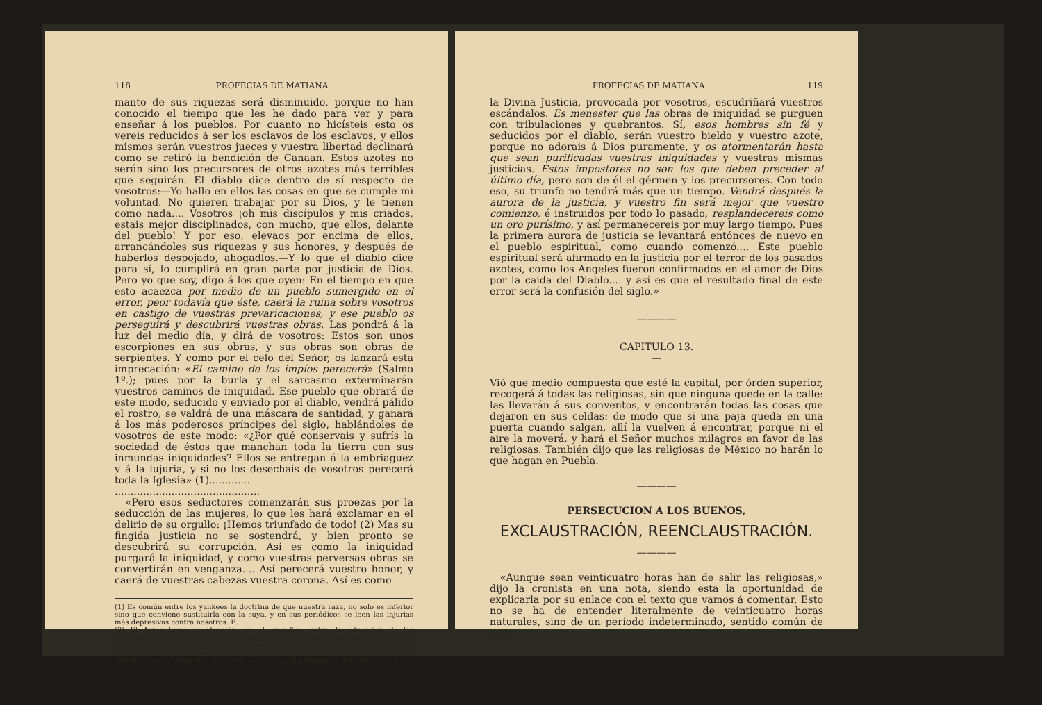118 PROFECIAS DE MATIANA
manto de sus riquezas será disminuido, porque no han conocido el tiempo que les he dado para ver y para enseñar á los pueblos. Por cuanto no hicísteis esto os vereis reducidos á ser los esclavos de los esclavos, y ellos mismos serán vuestros jueces y vuestra libertad declinará como se retiró la bendición de Canaan. Estos azotes no serán sino los precursores de otros azotes más terríbles que seguirán. El diablo dice dentro de sí respecto de vosotros:—Yo hallo en ellos las cosas en que se cumple mi voluntad. No quieren trabajar por su Dios, y le tienen como nada.... Vosotros ¡oh mis discípulos y mis criados, estais mejor disciplinados, con mucho, que ellos, delante del pueblo! Y por eso, elevaos por encima de ellos, arrancándoles sus riquezas y sus honores, y después de haberlos despojado, ahogadlos.—Y lo que el diablo dice para sí, lo cumplirá en gran parte por justicia de Dios. Pero yo que soy, digo á los que oyen: En el tiempo en que esto acaezca por medio de un pueblo sumergido en el error, peor todavía que éste, caerá la ruina sobre vosotros en castigo de vuestras prevaricaciones, y ese pueblo os perseguirá y descubrirá vuestras obras. Las pondrá á la luz del medio día, y dirá de vosotros: Estos son unos escorpiones en sus obras, y sus obras son obras de serpientes. Y como por el celo del Señor, os lanzará esta imprecación: «El camino de los impíos perecerá» (Salmo 1º.); pues por la burla y el sarcasmo exterminarán vuestros caminos de iniquidad. Ese pueblo que obrará de este modo, seducido y enviado por el diablo, vendrá pálido el rostro, se valdrá de una máscara de santidad, y ganará á los más poderosos príncipes del siglo, hablándoles de vosotros de este modo: «¿Por qué conservais y sufrís la sociedad de éstos que manchan toda la tierra con sus inmundas iniquidades? Ellos se entregan á la embriaguez y á la lujuria, y si no los desechais de vosotros perecerá toda la Iglesia» (1).............
..............................................
«Pero esos seductores comenzarán sus proezas por la seducción de las mujeres, lo que les hará exclamar en el delirio de su orgullo: ¡Hemos triunfado de todo! (2) Mas su fingida justicia no se sostendrá, y bien pronto se descubrirá su corrupción. Así es como la iniquidad purgará la iniquidad, y como vuestras perversas obras se convertirán en venganza.... Así perecerá vuestro honor, y caerá de vuestras cabezas vuestra corona. Así es como
(1) Es común entre los yankees la doctrina de que nuestra raza, no solo es inferior sino que conviene sustituirla con la suya, y en sus periódicos se leen las injurias más depresivas contra nosotros. E.
(2) El Autor llama la atención, en el apéndice, sobre la educación de las norteamericanas y sobre que las pretensiones que en ellas se intenta despertar, son muy peligrosas y cunden en todo el mundo, haciendo observar que ya en Francia se ha solicitado, hasta la identidad de trajes en uno y otro sexo: esa tendencia tan notable á la confusión más espantosa caracteriza la proximidad del Anticristo. E.
PROFECIAS DE MATIANA 119
la Divina Justicia, provocada por vosotros, escudriñará vuestros escándalos. Es menester que las obras de iniquidad se purguen con tribulaciones y quebrantos. Sí, esos hombres sin fé y seducidos por el diablo, serán vuestro bieldo y vuestro azote, porque no adorais á Dios puramente, y os atormentarán hasta que sean purificadas vuestras iniquidades y vuestras mismas justicias. Estos impostores no son los que deben preceder al último día, pero son de él el gérmen y los precursores. Con todo eso, su triunfo no tendrá más que un tiempo. Vendrá después la aurora de la justicia, y vuestro fin será mejor que vuestro comienzo, é instruidos por todo lo pasado, resplandecereis como un oro purísimo, y así permanecereis por muy largo tiempo. Pues la primera aurora de justicia se levantará entónces de nuevo en el pueblo espiritual, como cuando comenzó.... Este pueblo espiritual será afirmado en la justicia por el terror de los pasados azotes, como los Angeles fueron confirmados en el amor de Dios por la caida del Diablo.... y así es que el resultado final de este error será la confusión del siglo.»
————
CAPITULO 13.
—
Vió que medio compuesta que esté la capital, por órden superior, recogerá á todas las religiosas, sin que ninguna quede en la calle: las llevarán á sus conventos, y encontrarán todas las cosas que dejaron en sus celdas: de modo que si una paja queda en una puerta cuando salgan, allí la vuelven á encontrar, porque ni el aire la moverá, y hará el Señor muchos milagros en favor de las religiosas. También dijo que las religiosas de México no harán lo que hagan en Puebla.
————
PERSECUCION A LOS BUENOS,
EXCLAUSTRACIÓN, REENCLAUSTRACIÓN.
————
«Aunque sean veinticuatro horas han de salir las religiosas,» dijo la cronista en una nota, siendo esta la oportunidad de explicarla por su enlace con el texto que vamos á comentar. Esto no se ha de entender literalmente de veinticuatro horas naturales, sino de un período indeterminado, sentido común de inter-